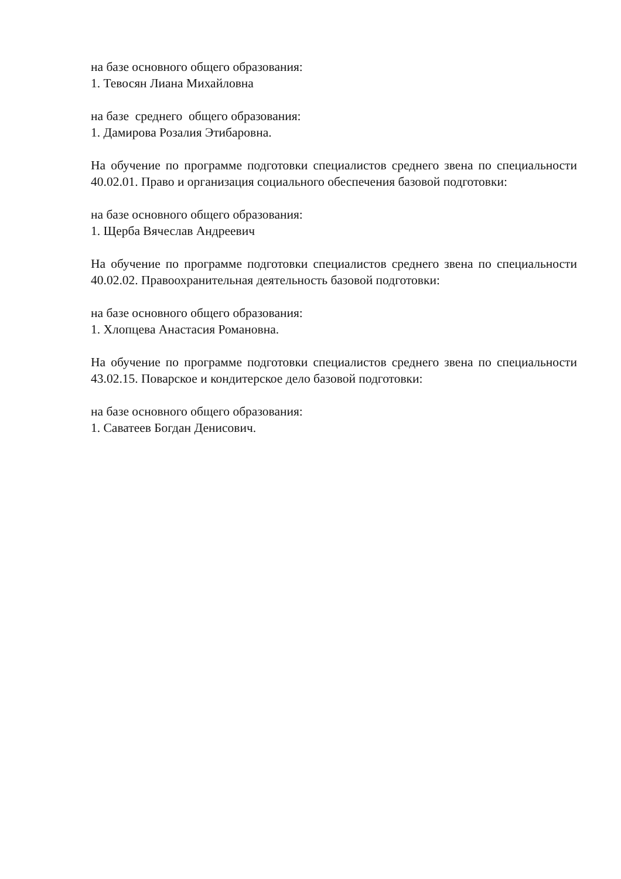на базе основного общего образования:
1. Тевосян Лиана Михайловна
на базе среднего общего образования:
1. Дамирова Розалия Этибаровна.
На обучение по программе подготовки специалистов среднего звена по специальности 40.02.01. Право и организация социального обеспечения базовой подготовки:
на базе основного общего образования:
1. Щерба Вячеслав Андреевич
На обучение по программе подготовки специалистов среднего звена по специальности 40.02.02. Правоохранительная деятельность базовой подготовки:
на базе основного общего образования:
1. Хлопцева Анастасия Романовна.
На обучение по программе подготовки специалистов среднего звена по специальности 43.02.15. Поварское и кондитерское дело базовой подготовки:
на базе основного общего образования:
1. Саватеев Богдан Денисович.